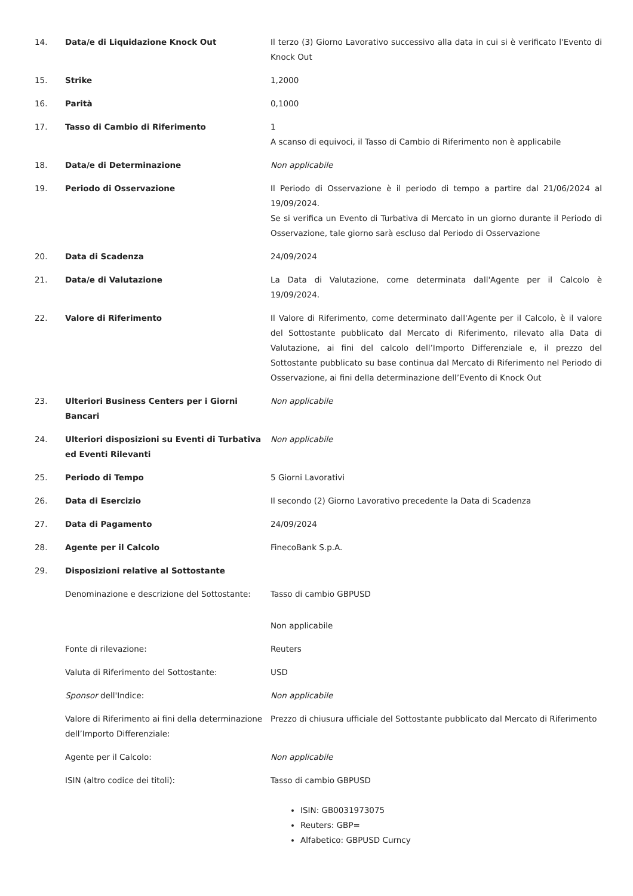| 14. | Data/e di Liquidazione Knock Out | Il terzo (3) Giorno Lavorativo successivo alla data in cui si è verificato l'Evento di Knock Out |
| 15. | Strike | 1,2000 |
| 16. | Parità | 0,1000 |
| 17. | Tasso di Cambio di Riferimento | 1 A scanso di equivoci, il Tasso di Cambio di Riferimento non è applicabile |
| 18. | Data/e di Determinazione | Non applicabile |
| 19. | Periodo di Osservazione | Il Periodo di Osservazione è il periodo di tempo a partire dal 21/06/2024 al 19/09/2024. Se si verifica un Evento di Turbativa di Mercato in un giorno durante il Periodo di Osservazione, tale giorno sarà escluso dal Periodo di Osservazione |
| 20. | Data di Scadenza | 24/09/2024 |
| 21. | Data/e di Valutazione | La Data di Valutazione, come determinata dall'Agente per il Calcolo è 19/09/2024. |
| 22. | Valore di Riferimento | Il Valore di Riferimento, come determinato dall'Agente per il Calcolo, è il valore del Sottostante pubblicato dal Mercato di Riferimento, rilevato alla Data di Valutazione, ai fini del calcolo dell’Importo Differenziale e, il prezzo del Sottostante pubblicato su base continua dal Mercato di Riferimento nel Periodo di Osservazione, ai fini della determinazione dell’Evento di Knock Out |
| 23. | Ulteriori Business Centers per i Giorni Bancari | Non applicabile |
| 24. | Ulteriori disposizioni su Eventi di Turbativa ed Eventi Rilevanti | Non applicabile |
| 25. | Periodo di Tempo | 5 Giorni Lavorativi |
| 26. | Data di Esercizio | Il secondo (2) Giorno Lavorativo precedente la Data di Scadenza |
| 27. | Data di Pagamento | 24/09/2024 |
| 28. | Agente per il Calcolo | FinecoBank S.p.A. |
| 29. | Disposizioni relative al Sottostante | |
| | Denominazione e descrizione del Sottostante: | Tasso di cambio GBPUSD |
| | | Non applicabile |
| | Fonte di rilevazione: | Reuters |
| | Valuta di Riferimento del Sottostante: | USD |
| | Sponsor dell'Indice: | Non applicabile |
| | Valore di Riferimento ai fini della determinazione dell’Importo Differenziale: | Prezzo di chiusura ufficiale del Sottostante pubblicato dal Mercato di Riferimento |
| | Agente per il Calcolo: | Non applicabile |
| | ISIN (altro codice dei titoli): | Tasso di cambio GBPUSD ISIN: GB0031973075 Reuters: GBP= Alfabetico: GBPUSD Curncy |